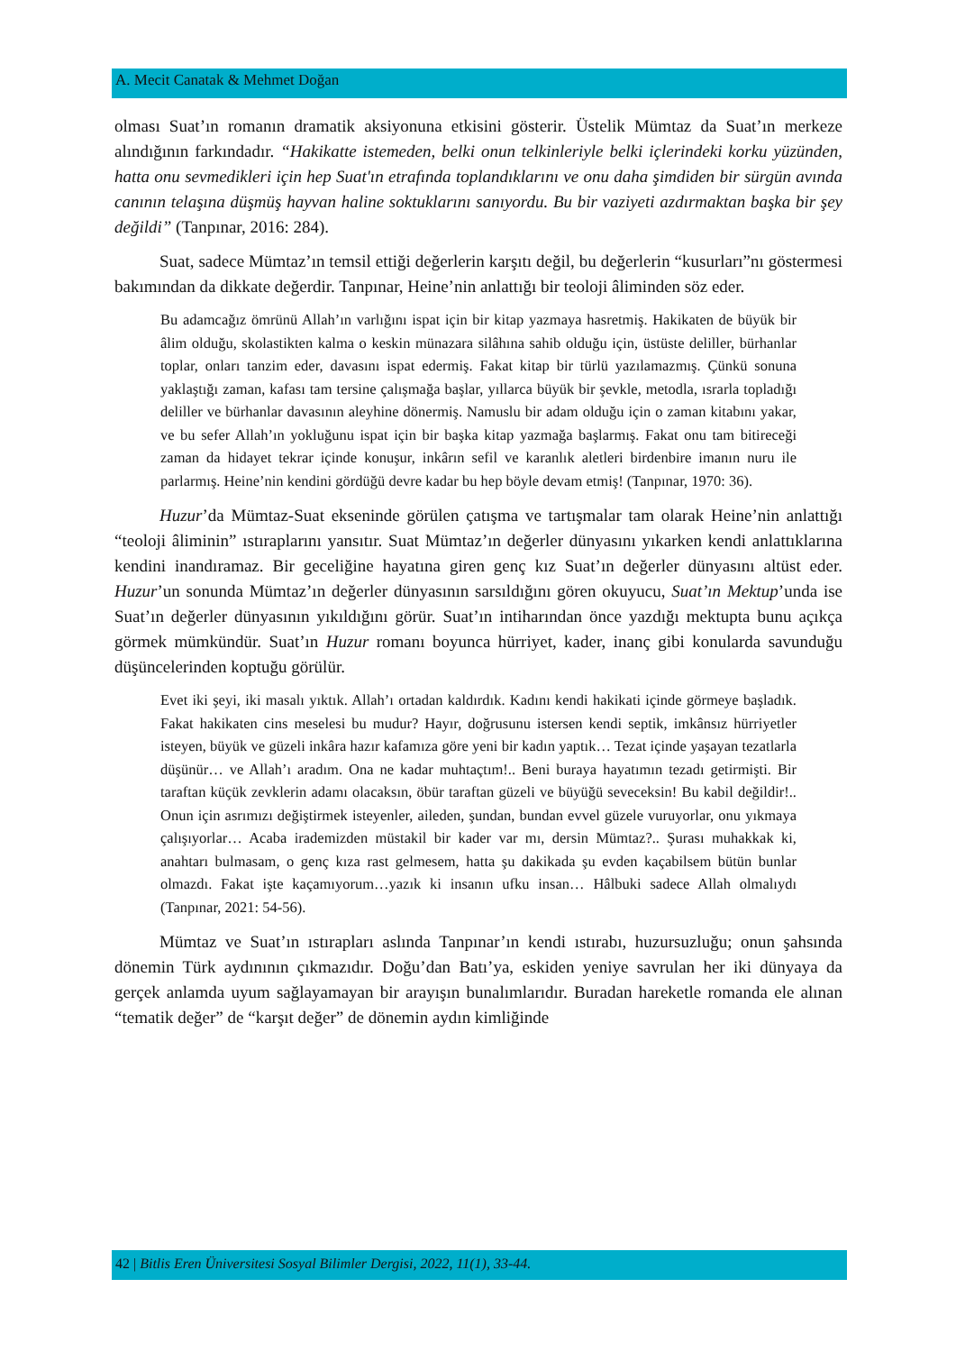A. Mecit Canatak & Mehmet Doğan
olması Suat’ın romanın dramatik aksiyonuna etkisini gösterir. Üstelik Mümtaz da Suat’ın merkeze alındığının farkındadır. “Hakikatte istemeden, belki onun telkinleriyle belki içlerindeki korku yüzünden, hatta onu sevmedikleri için hep Suat'ın etrafında toplandıklarını ve onu daha şimdiden bir sürgün avında canının telaşına düşmüş hayvan haline soktuklarını sanıyordu. Bu bir vaziyeti azdırmaktan başka bir şey değildi” (Tanpınar, 2016: 284).
Suat, sadece Mümtaz’ın temsil ettiği değerlerin karşıtı değil, bu değerlerin “kusurları”nı göstermesi bakımından da dikkate değerdir. Tanpınar, Heine’nin anlattığı bir teoloji âliminden söz eder.
Bu adamcağız ömrünü Allah’ın varlığını ispat için bir kitap yazmaya hasretmiş. Hakikaten de büyük bir âlim olduğu, skolastikten kalma o keskin münazara silâhına sahib olduğu için, üstüste deliller, bürhanlar toplar, onları tanzim eder, davasını ispat edermiş. Fakat kitap bir türlü yazılamazmış. Çünkü sonuna yaklaştığı zaman, kafası tam tersine çalışmağa başlar, yıllarca büyük bir şevkle, metodla, ısrarla topladığı deliller ve bürhanlar davasının aleyhine dönermiş. Namuslu bir adam olduğu için o zaman kitabını yakar, ve bu sefer Allah’ın yokluğunu ispat için bir başka kitap yazmağa başlarmış. Fakat onu tam bitireceği zaman da hidayet tekrar içinde konuşur, inkârın sefil ve karanlık aletleri birdenbire imanın nuru ile parlarmış. Heine’nin kendini gördüğü devre kadar bu hep böyle devam etmiş! (Tanpınar, 1970: 36).
Huzur’da Mümtaz-Suat ekseninde görülen çatışma ve tartışmalar tam olarak Heine’nin anlattığı “teoloji âliminin” ıstıraplarını yansıtır. Suat Mümtaz’ın değerler dünyasını yıkarken kendi anlattıklarına kendini inandıramaz. Bir geceliğine hayatına giren genç kız Suat’ın değerler dünyasını altüst eder. Huzur’un sonunda Mümtaz’ın değerler dünyasının sarsıldığını gören okuyucu, Suat’ın Mektup’unda ise Suat’ın değerler dünyasının yıkıldığını görür. Suat’ın intiharından önce yazdığı mektupta bunu açıkça görmek mümkündür. Suat’ın Huzur romanı boyunca hürriyet, kader, inanç gibi konularda savunduğu düşüncelerinden koptuğu görülür.
Evet iki şeyi, iki masalı yıktık. Allah’ı ortadan kaldırdık. Kadını kendi hakikati içinde görmeye başladık. Fakat hakikaten cins meselesi bu mudur? Hayır, doğrusunu istersen kendi septik, imkânsız hürriyetler isteyen, büyük ve güzeli inkâra hazır kafamıza göre yeni bir kadın yaptık… Tezat içinde yaşayan tezatlarla düşünür… ve Allah’ı aradım. Ona ne kadar muhtaçtım!.. Beni buraya hayatımın tezadı getirmişti. Bir taraftan küçük zevklerin adamı olacaksın, öbür taraftan güzeli ve büyüğü seveceksin! Bu kabil değildir!.. Onun için asrımızı değiştirmek isteyenler, aileden, şundan, bundan evvel güzele vuruyorlar, onu yıkmaya çalışıyorlar… Acaba irademizden müstakil bir kader var mı, dersin Mümtaz?.. Şurası muhakkak ki, anahtarı bulmasam, o genç kıza rast gelmesem, hatta şu dakikada şu evden kaçabilsem bütün bunlar olmazdı. Fakat işte kaçamıyorum…yazık ki insanın ufku insan… Hâlbuki sadece Allah olmalıydı (Tanpınar, 2021: 54-56).
Mümtaz ve Suat’ın ıstırapları aslında Tanpınar’ın kendi ıstırabı, huzursuzluğu; onun şahsında dönemin Türk aydınının çıkmazıdır. Doğu’dan Batı’ya, eskiden yeniye savrulan her iki dünyaya da gerçek anlamda uyum sağlayamayan bir arayışın bunalımlarıdır. Buradan hareketle romanda ele alınan “tematik değer” de “karşıt değer” de dönemin aydın kimliğinde
42 | Bitlis Eren Üniversitesi Sosyal Bilimler Dergisi, 2022, 11(1), 33-44.